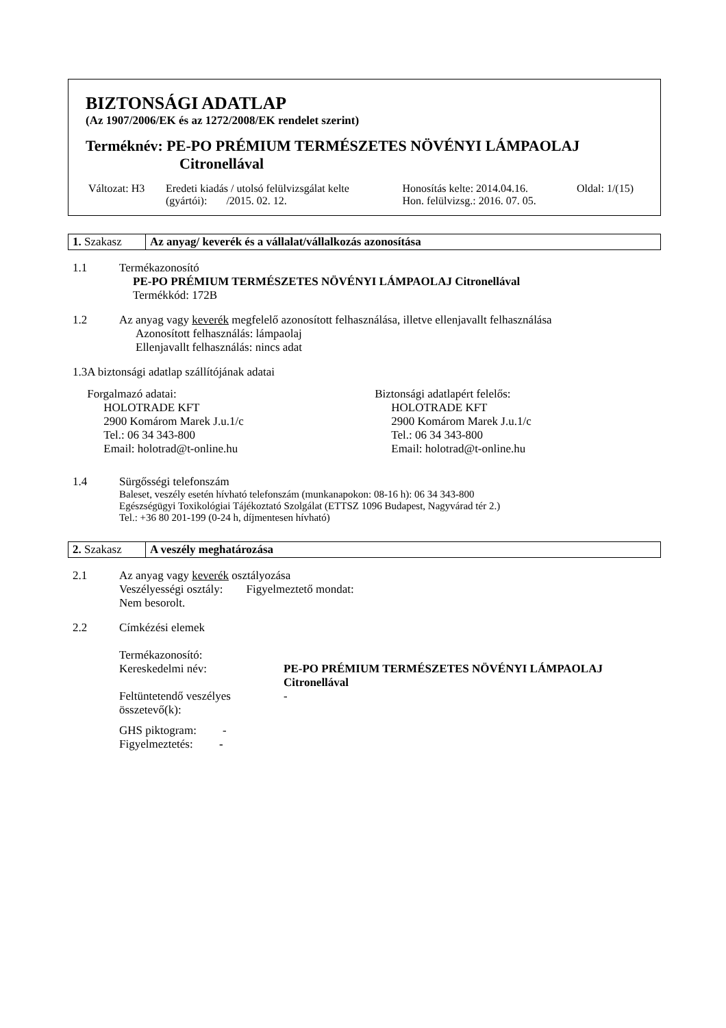BIZTONSÁGI ADATLAP
(Az 1907/2006/EK és az 1272/2008/EK rendelet szerint)
Terméknév: PE-PO PRÉMIUM TERMÉSZETES NÖVÉNYI LÁMPAOLAJ
Citronellával
| Változat: H3 | Eredeti kiadás / utolsó felülvizsgálat kelte (gyártói): /2015. 02. 12. | Honosítás kelte: 2014.04.16. Hon. felülvizsg.: 2016. 07. 05. | Oldal: 1/(15) |
| 1. Szakasz | Az anyag/ keverék és a vállalat/vállalkozás azonosítása |
1.1 Termékazonosító
PE-PO PRÉMIUM TERMÉSZETES NÖVÉNYI LÁMPAOLAJ Citronellával
Termékkód: 172B
1.2 Az anyag vagy keverék megfelelő azonosított felhasználása, illetve ellenjavallt felhasználása
Azonosított felhasználás: lámpaolaj
Ellenjavallt felhasználás: nincs adat
1.3 A biztonsági adatlap szállítójának adatai
Forgalmazó adatai:
HOLOTRADE KFT
2900 Komárom Marek J.u.1/c
Tel.: 06 34 343-800
Email: holotrad@t-online.hu
Biztonsági adatlapért felelős:
HOLOTRADE KFT
2900 Komárom Marek J.u.1/c
Tel.: 06 34 343-800
Email: holotrad@t-online.hu
1.4 Sürgősségi telefonszám
Baleset, veszély esetén hívható telefonszám (munkanapokon: 08-16 h): 06 34 343-800
Egészségügyi Toxikológiai Tájékoztató Szolgálat (ETTSZ 1096 Budapest, Nagyvárad tér 2.)
Tel.: +36 80 201-199 (0-24 h, díjmentesen hívható)
| 2. Szakasz | A veszély meghatározása |
2.1 Az anyag vagy keverék osztályozása
Veszélyességi osztály: Figyelmeztető mondat:
Nem besorolt.
2.2 Címkézési elemek
| Termékazonosító: | |
| Kereskedelmi név: | PE-PO PRÉMIUM TERMÉSZETES NÖVÉNYI LÁMPAOLAJ Citronellával |
| Feltüntetendő veszélyes összetevő(k): | - |
| GHS piktogram: - | |
| Figyelmeztetés: - | |